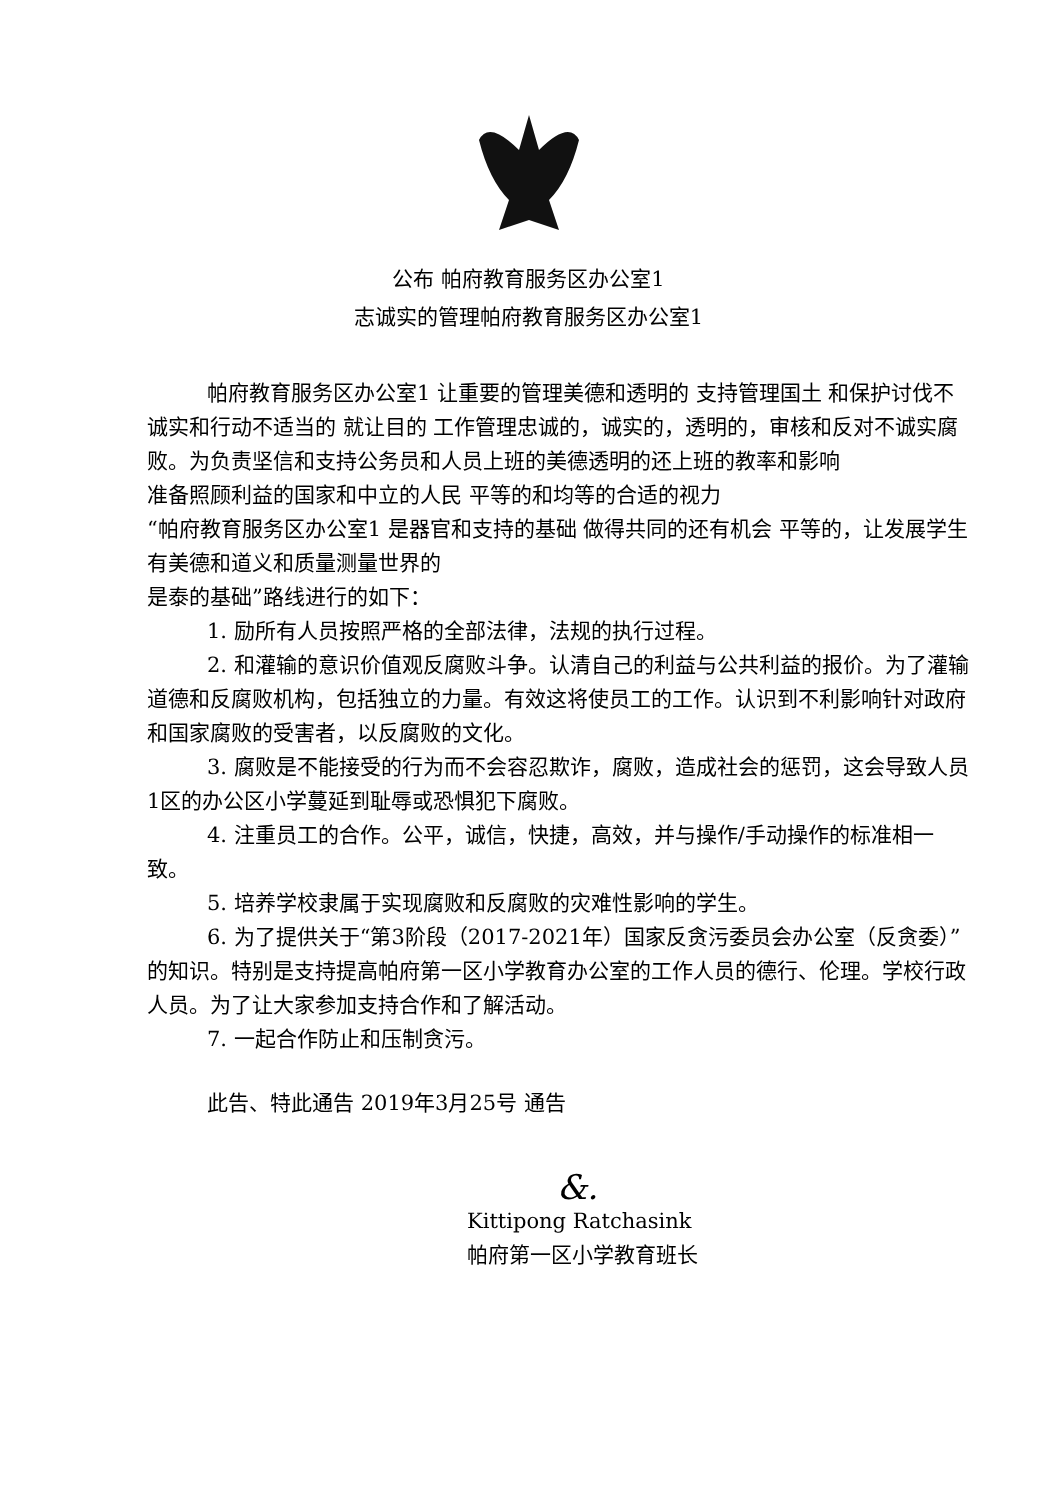公布 帕府教育服务区办公室1
志诚实的管理帕府教育服务区办公室1
帕府教育服务区办公室1 让重要的管理美德和透明的 支持管理国土 和保护讨伐不诚实和行动不适当的 就让目的 工作管理忠诚的，诚实的，透明的，审核和反对不诚实腐败。为负责坚信和支持公务员和人员上班的美德透明的还上班的教率和影响
准备照顾利益的国家和中立的人民 平等的和均等的合适的视力
“帕府教育服务区办公室1 是器官和支持的基础 做得共同的还有机会 平等的，让发展学生有美德和道义和质量测量世界的
是泰的基础”路线进行的如下：
1. 励所有人员按照严格的全部法律，法规的执行过程。
2. 和灌输的意识价值观反腐败斗争。认清自己的利益与公共利益的报价。为了灌输道德和反腐败机构，包括独立的力量。有效这将使员工的工作。认识到不利影响针对政府和国家腐败的受害者，以反腐败的文化。
3. 腐败是不能接受的行为而不会容忍欺诈，腐败，造成社会的惩罚，这会导致人员1区的办公区小学蔓延到耻辱或恐惧犯下腐败。
4. 注重员工的合作。公平，诚信，快捷，高效，并与操作/手动操作的标准相一致。
5. 培养学校隶属于实现腐败和反腐败的灾难性影响的学生。
6. 为了提供关于“第3阶段（2017-2021年）国家反贪污委员会办公室（反贪委）”的知识。特别是支持提高帕府第一区小学教育办公室的工作人员的德行、伦理。学校行政人员。为了让大家参加支持合作和了解活动。
7. 一起合作防止和压制贪污。
此告、特此通告 2019年3月25号 通告
&.
Kittipong Ratchasink
帕府第一区小学教育班长